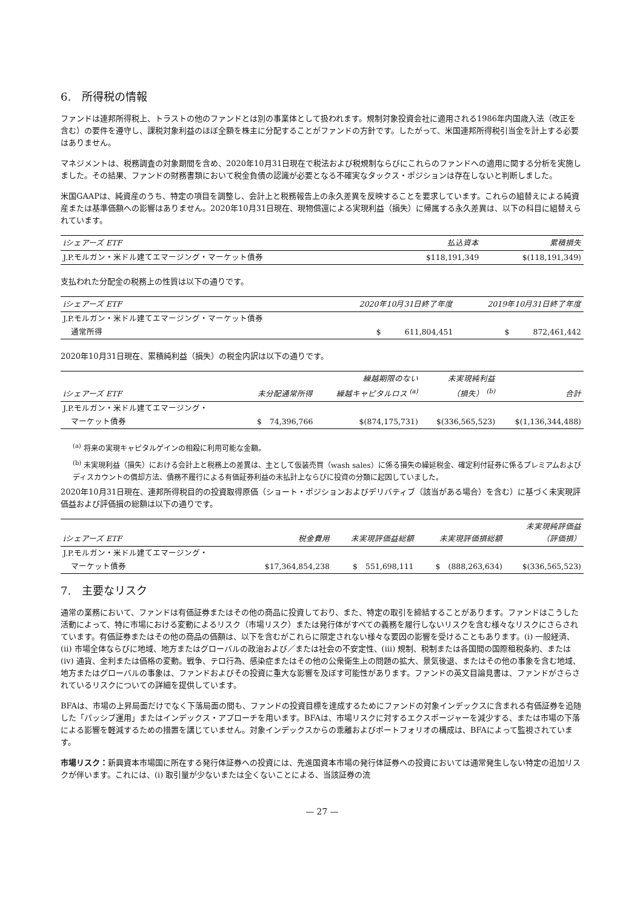6.　所得税の情報
ファンドは連邦所得税上、トラストの他のファンドとは別の事業体として扱われます。規制対象投資会社に適用される1986年内国歳入法（改正を含む）の要件を遵守し、課税対象利益のほぼ全額を株主に分配することがファンドの方針です。したがって、米国連邦所得税引当金を計上する必要はありません。
マネジメントは、税務調査の対象期間を含め、2020年10月31日現在で税法および税規制ならびにこれらのファンドへの適用に関する分析を実施しました。その結果、ファンドの財務書類において税金負債の認識が必要となる不確実なタックス・ポジションは存在しないと判断しました。
米国GAAPは、純資産のうち、特定の項目を調整し、会計上と税務報告上の永久差異を反映することを要求しています。これらの組替えによる純資産または基準価額への影響はありません。2020年10月31日現在、現物償還による実現利益（損失）に帰属する永久差異は、以下の科目に組替えられています。
| iシェアーズ ETF | 払込資本 | 累積損失 |
| --- | --- | --- |
| J.P.モルガン・米ドル建てエマージング・マーケット債券 | $118,191,349 | $(118,191,349) |
支払われた分配金の税務上の性質は以下の通りです。
| iシェアーズ ETF | 2020年10月31日終了年度 | 2019年10月31日終了年度 |
| --- | --- | --- |
| J.P.モルガン・米ドル建てエマージング・マーケット債券 | | |
| 通常所得 | $ 611,804,451 | $ 872,461,442 |
2020年10月31日現在、累積純利益（損失）の税金内訳は以下の通りです。
| iシェアーズ ETF | 未分配通常所得 | 繰越期限のない 繰越キャピタルロス <sup>(a)</sup> | 未実現純利益 （損失） <sup>(b)</sup> | 合計 |
| --- | --- | --- | --- | --- |
| J.P.モルガン・米ドル建てエマージング・ | | | | |
| マーケット債券 | $ 74,396,766 | $(874,175,731) | $(336,565,523) | $(1,136,344,488) |
<sup>(a)</sup> 将来の実現キャピタルゲインの相殺に利用可能な金額。
<sup>(b)</sup> 未実現利益（損失）における会計上と税務上の差異は、主として仮装売買（wash sales）に係る損失の繰延税金、確定利付証券に係るプレミアムおよびディスカウントの償却方法、債務不履行による有価証券利益の未払計上ならびに投資の分類に起因していました。
2020年10月31日現在、連邦所得税目的の投資取得原価（ショート・ポジションおよびデリバティブ（該当がある場合）を含む）に基づく未実現評価益および評価損の総額は以下の通りです。
| iシェアーズ ETF | 税金費用 | 未実現評価益総額 | 未実現評価損総額 | 未実現純評価益 （評価損） |
| --- | --- | --- | --- | --- |
| J.P.モルガン・米ドル建てエマージング・ | | | | |
| マーケット債券 | $17,364,854,238 | $ 551,698,111 | $ (888,263,634) | $(336,565,523) |
7.　主要なリスク
通常の業務において、ファンドは有価証券またはその他の商品に投資しており、また、特定の取引を締結することがあります。ファンドはこうした活動によって、特に市場における変動によるリスク（市場リスク）または発行体がすべての義務を履行しないリスクを含む様々なリスクにさらされています。有価証券またはその他の商品の価額は、以下を含むがこれらに限定されない様々な要因の影響を受けることもあります。(i) 一般経済、(ii) 市場全体ならびに地域、地方またはグローバルの政治および／または社会の不安定性、(iii) 規制、税制または各国間の国際租税条約、または(iv) 通貨、金利または価格の変動。戦争、テロ行為、感染症またはその他の公衆衛生上の問題の拡大、景気後退、またはその他の事象を含む地域、地方またはグローバルの事象は、ファンドおよびその投資に重大な影響を及ぼす可能性があります。ファンドの英文目論見書は、ファンドがさらされているリスクについての詳細を提供しています。
BFAは、市場の上昇局面だけでなく下落局面の間も、ファンドの投資目標を達成するためにファンドの対象インデックスに含まれる有価証券を追随した「パッシブ運用」またはインデックス・アプローチを用います。BFAは、市場リスクに対するエクスポージャーを減少する、または市場の下落による影響を軽減するための措置を講じていません。対象インデックスからの乖離およびポートフォリオの構成は、BFAによって監視されています。
市場リスク：新興資本市場国に所在する発行体証券への投資には、先進国資本市場の発行体証券への投資においては通常発生しない特定の追加リスクが伴います。これには、(i) 取引量が少ないまたは全くないことによる、当該証券の流
— 27 —